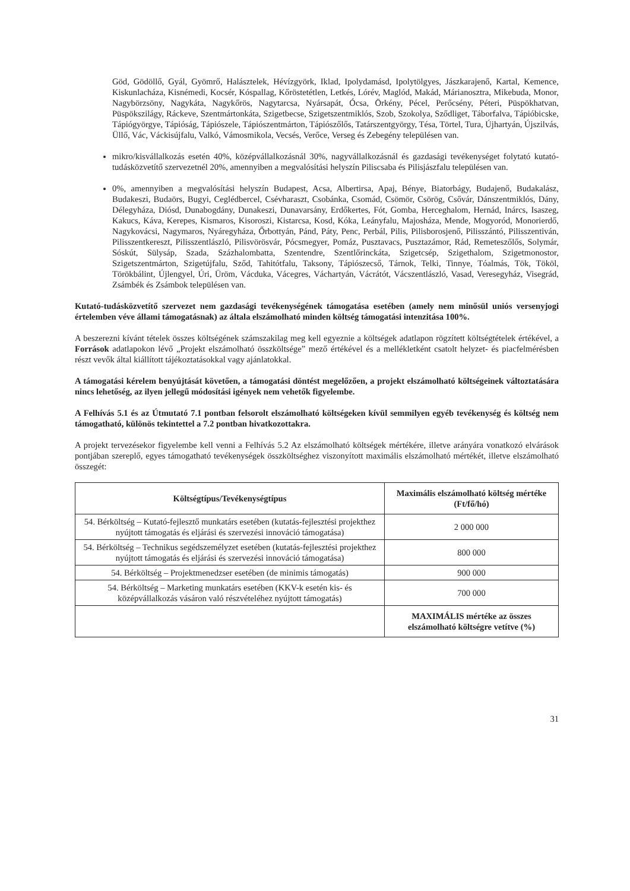Göd, Gödöllő, Gyál, Gyömrő, Halásztelek, Hévízgyörk, Iklad, Ipolydamásd, Ipolytölgyes, Jászkarajenő, Kartal, Kemence, Kiskunlacháza, Kisnémedi, Kocsér, Kóspallag, Kőröstetétlen, Letkés, Lórév, Maglód, Makád, Márianosztra, Mikebuda, Monor, Nagybörzsöny, Nagykáta, Nagykőrös, Nagytarcsa, Nyársapát, Ócsa, Örkény, Pécel, Perőcsény, Péteri, Püspökhatvan, Püspökszilágy, Ráckeve, Szentmártonkáta, Szigetbecse, Szigetszentmiklós, Szob, Szokolya, Sződliget, Táborfalva, Tápióbicske, Tápiógyörgye, Tápióság, Tápiószele, Tápiószentmárton, Tápiószőlős, Tatárszentgyörgy, Tésa, Törtel, Tura, Újhartyán, Újszilvás, Üllő, Vác, Váckisújfalu, Valkó, Vámosmikola, Vecsés, Verőce, Verseg és Zebegény településen van.
mikro/kisvállalkozás esetén 40%, középvállalkozásnál 30%, nagyvállalkozásnál és gazdasági tevékenységet folytató kutató-tudásközvetítő szervezetnél 20%, amennyiben a megvalósítási helyszín Piliscsaba és Pilisjászfalu településen van.
0%, amennyiben a megvalósítási helyszín Budapest, Acsa, Albertirsa, Apaj, Bénye, Biatorbágy, Budajenő, Budakalász, Budakeszi, Budaörs, Bugyi, Ceglédbercel, Csévharaszt, Csobánka, Csomád, Csömör, Csörög, Csővár, Dánszentmiklós, Dány, Délegyháza, Diósd, Dunabogdány, Dunakeszi, Dunavarsány, Erdőkertes, Fót, Gomba, Herceghalom, Hernád, Inárcs, Isaszeg, Kakucs, Káva, Kerepes, Kismaros, Kisoroszi, Kistarcsa, Kosd, Kóka, Leányfalu, Majosháza, Mende, Mogyoród, Monorierdő, Nagykovácsi, Nagymaros, Nyáregyháza, Őrbottyán, Pánd, Páty, Penc, Perbál, Pilis, Pilisborosjenő, Pilisszántó, Pilisszentiván, Pilisszentkereszt, Pilisszentlászló, Pilisvörösvár, Pócsmegyer, Pomáz, Pusztavacs, Pusztazámor, Rád, Remeteszőlős, Solymár, Sóskút, Sülysáp, Szada, Százhalombatta, Szentendre, Szentlőrinckáta, Szigetcsép, Szigethalom, Szigetmonostor, Szigetszentmárton, Szigetújfalu, Sződ, Tahitótfalu, Taksony, Tápiószecső, Tárnok, Telki, Tinnye, Tóalmás, Tök, Tököl, Törökbálint, Újlengyel, Úri, Üröm, Vácduka, Vácegres, Váchartyán, Vácrátót, Vácszentlászló, Vasad, Veresegyház, Visegrád, Zsámbék és Zsámbok településen van.
Kutató-tudásközvetítő szervezet nem gazdasági tevékenységének támogatása esetében (amely nem minősül uniós versenyjogi értelemben véve állami támogatásnak) az általa elszámolható minden költség támogatási intenzitása 100%.
A beszerezni kívánt tételek összes költségének számszakilag meg kell egyeznie a költségek adatlapon rögzített költségtételek értékével, a Források adatlapokon lévő „Projekt elszámolható összköltsége” mező értékével és a mellékletként csatolt helyzet- és piacfelmérésben részt vevők által kiállított tájékoztatásokkal vagy ajánlatokkal.
A támogatási kérelem benyújtását követően, a támogatási döntést megelőzően, a projekt elszámolható költségeinek változtatására nincs lehetőség, az ilyen jellegű módosítási igények nem vehetők figyelembe.
A Felhívás 5.1 és az Útmutató 7.1 pontban felsorolt elszámolható költségeken kívül semmilyen egyéb tevékenység és költség nem támogatható, különös tekintettel a 7.2 pontban hivatkozottakra.
A projekt tervezésekor figyelembe kell venni a Felhívás 5.2 Az elszámolható költségek mértékére, illetve arányára vonatkozó elvárások pontjában szereplő, egyes támogatható tevékenységek összköltséghez viszonyított maximális elszámolható mértékét, illetve elszámolható összegét:
| Költségtípus/Tevékenységtípus | Maximális elszámolható költség mértéke (Ft/fő/hó) |
| --- | --- |
| 54. Bérköltség – Kutató-fejlesztő munkatárs esetében (kutatás-fejlesztési projekthez nyújtott támogatás és eljárási és szervezési innováció támogatása) | 2 000 000 |
| 54. Bérköltség – Technikus segédszemélyzet esetében (kutatás-fejlesztési projekthez nyújtott támogatás és eljárási és szervezési innováció támogatása) | 800 000 |
| 54. Bérköltség – Projektmenedzser esetében (de minimis támogatás) | 900 000 |
| 54. Bérköltség – Marketing munkatárs esetében (KKV-k esetén kis- és középvállalkozás vásáron való részvételéhez nyújtott támogatás) | 700 000 |
| | MAXIMÁLIS mértéke az összes elszámolható költségre vetítve (%) |
31